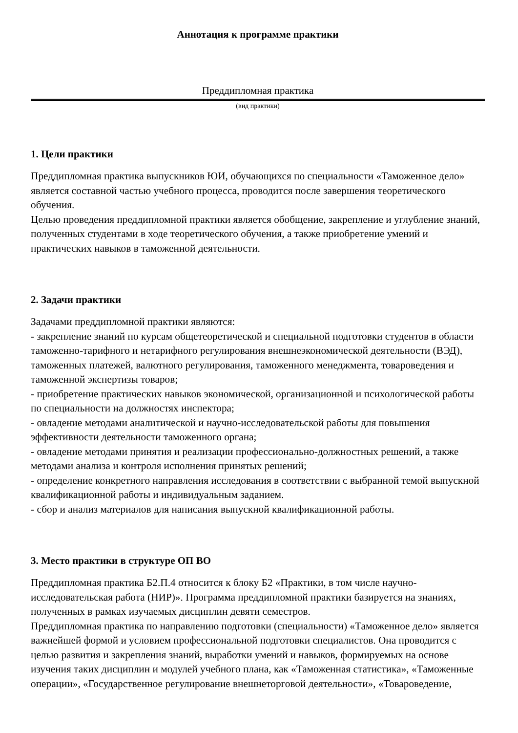Аннотация к программе практики
Преддипломная практика
(вид практики)
1. Цели практики
Преддипломная практика выпускников ЮИ, обучающихся по специальности «Таможенное дело» является составной частью учебного процесса, проводится после завершения теоретического обучения.
Целью проведения преддипломной практики является обобщение, закрепление и углубление знаний, полученных студентами в ходе теоретического обучения, а также приобретение умений и практических навыков в таможенной деятельности.
2. Задачи практики
Задачами преддипломной практики являются:
- закрепление знаний по курсам общетеоретической и специальной подготовки студентов в области таможенно-тарифного и нетарифного регулирования внешнеэкономической деятельности (ВЭД), таможенных платежей, валютного регулирования, таможенного менеджмента, товароведения и таможенной экспертизы товаров;
- приобретение практических навыков экономической, организационной и психологической работы по специальности на должностях инспектора;
- овладение методами аналитической и научно-исследовательской работы для повышения эффективности деятельности таможенного органа;
- овладение методами принятия и реализации профессионально-должностных решений, а также методами анализа и контроля исполнения принятых решений;
- определение конкретного направления исследования в соответствии с выбранной темой выпускной квалификационной работы и индивидуальным заданием.
- сбор и анализ материалов для написания выпускной квалификационной работы.
3. Место практики в структуре ОП ВО
Преддипломная практика Б2.П.4 относится к блоку Б2 «Практики, в том числе научно-исследовательская работа (НИР)». Программа преддипломной практики базируется на знаниях, полученных в рамках изучаемых дисциплин девяти семестров.
Преддипломная практика по направлению подготовки (специальности) «Таможенное дело» является важнейшей формой и условием профессиональной подготовки специалистов. Она проводится с целью развития и закрепления знаний, выработки умений и навыков, формируемых на основе изучения таких дисциплин и модулей учебного плана, как «Таможенная статистика», «Таможенные операции», «Государственное регулирование внешнеторговой деятельности», «Товароведение,